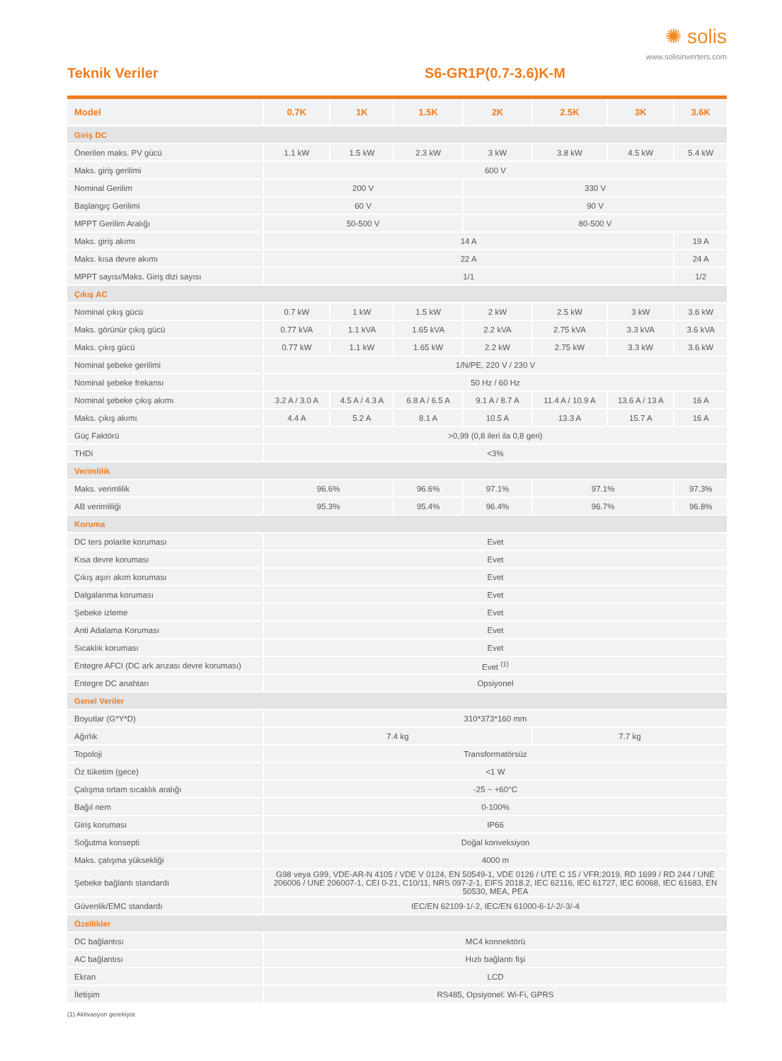✺ solis
www.solisinverters.com
Teknik Veriler S6-GR1P(0.7-3.6)K-M
| Model | 0.7K | 1K | 1.5K | 2K | 2.5K | 3K | 3.6K |
| --- | --- | --- | --- | --- | --- | --- | --- |
| Giriş DC | | | | | | | |
| Önerilen maks. PV gücü | 1.1 kW | 1.5 kW | 2.3 kW | 3 kW | 3.8 kW | 4.5 kW | 5.4 kW |
| Maks. giriş gerilimi | 600 V | | | | | | |
| Nominal Gerilim | 200 V | | | 330 V | | | |
| Başlangıç Gerilimi | 60 V | | | 90 V | | | |
| MPPT Gerilim Aralığı | 50-500 V | | | 80-500 V | | | |
| Maks. giriş akımı | 14 A | | | | | | 19 A |
| Maks. kısa devre akımı | 22 A | | | | | | 24 A |
| MPPT sayısı/Maks. Giriş dizi sayısı | 1/1 | | | | | | 1/2 |
| Çıkış AC | | | | | | | |
| Nominal çıkış gücü | 0.7 kW | 1 kW | 1.5 kW | 2 kW | 2.5 kW | 3 kW | 3.6 kW |
| Maks. görünür çıkış gücü | 0.77 kVA | 1.1 kVA | 1.65 kVA | 2.2 kVA | 2.75 kVA | 3.3 kVA | 3.6 kVA |
| Maks. çıkış gücü | 0.77 kW | 1.1 kW | 1.65 kW | 2.2 kW | 2.75 kW | 3.3 kW | 3.6 kW |
| Nominal şebeke gerilimi | 1/N/PE, 220 V / 230 V | | | | | | |
| Nominal şebeke frekansı | 50 Hz / 60 Hz | | | | | | |
| Nominal şebeke çıkış akımı | 3.2 A / 3.0 A | 4.5 A / 4.3 A | 6.8 A / 6.5 A | 9.1 A / 8.7 A | 11.4 A / 10.9 A | 13.6 A / 13 A | 16 A |
| Maks. çıkış akımı | 4.4 A | 5.2 A | 8.1 A | 10.5 A | 13.3 A | 15.7 A | 16 A |
| Güç Faktörü | >0,99 (0,8 ileri ila 0,8 geri) | | | | | | |
| THDi | <3% | | | | | | |
| Verimlilik | | | | | | | |
| Maks. verimlilik | 96.6% | | 96.6% | 97.1% | 97.1% | | 97.3% |
| AB verimliliği | 95.3% | | 95.4% | 96.4% | 96.7% | | 96.8% |
| Koruma | | | | | | | |
| DC ters polarite koruması | Evet | | | | | | |
| Kısa devre koruması | Evet | | | | | | |
| Çıkış aşırı akım koruması | Evet | | | | | | |
| Dalgalanma koruması | Evet | | | | | | |
| Şebeke izleme | Evet | | | | | | |
| Anti Adalama Koruması | Evet | | | | | | |
| Sıcaklık koruması | Evet | | | | | | |
| Entegre AFCI (DC ark arızası devre koruması) | Evet <sup>(1)</sup> | | | | | | |
| Entegre DC anahtarı | Opsiyonel | | | | | | |
| Genel Veriler | | | | | | | |
| Boyutlar (G*Y*D) | 310*373*160 mm | | | | | | |
| Ağırlık | 7.4 kg | | | | 7.7 kg | | |
| Topoloji | Transformatörsüz | | | | | | |
| Öz tüketim (gece) | <1 W | | | | | | |
| Çalışma ortam sıcaklık aralığı | -25 ~ +60°C | | | | | | |
| Bağıl nem | 0-100% | | | | | | |
| Giriş koruması | IP66 | | | | | | |
| Soğutma konsepti | Doğal konveksiyon | | | | | | |
| Maks. çalışma yüksekliği | 4000 m | | | | | | |
| Şebeke bağlantı standardı | G98 veya G99, VDE-AR-N 4105 / VDE V 0124, EN 50549-1, VDE 0126 / UTE C 15 / VFR:2019, RD 1699 / RD 244 / UNE 206006 / UNE 206007-1, CEI 0-21, C10/11, NRS 097-2-1, EIFS 2018.2, IEC 62116, IEC 61727, IEC 60068, IEC 61683, EN 50530, MEA, PEA | | | | | | |
| Güvenlik/EMC standardı | IEC/EN 62109-1/-2, IEC/EN 61000-6-1/-2/-3/-4 | | | | | | |
| Özellikler | | | | | | | |
| DC bağlantısı | MC4 konnektörü | | | | | | |
| AC bağlantısı | Hızlı bağlantı fişi | | | | | | |
| Ekran | LCD | | | | | | |
| İletişim | RS485, Opsiyonel: Wi-Fi, GPRS | | | | | | |
(1) Aktivasyon gerekiyor.